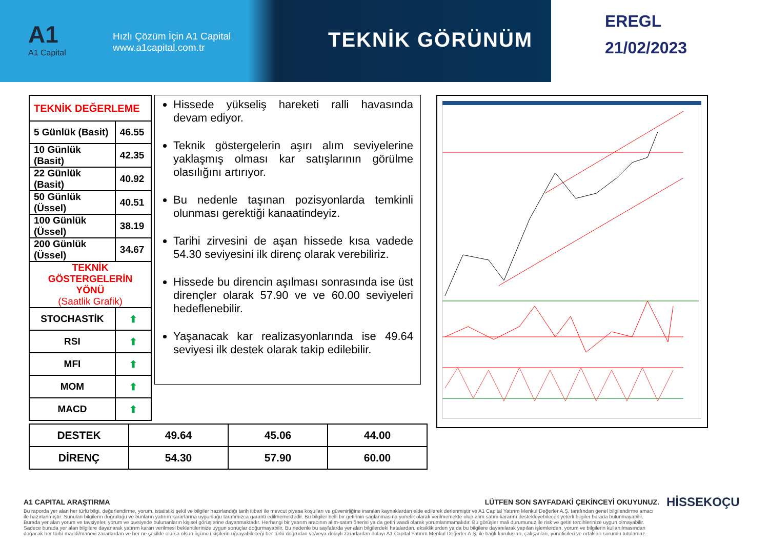A1
A1 Capital
Hızlı Çözüm İçin A1 Capital
www.a1capital.com.tr
TEKNİK GÖRÜNÜM
EREGL
21/02/2023
| TEKNİK DEĞERLEME | |
| 5 Günlük (Basit) | 46.55 |
| 10 Günlük (Basit) | 42.35 |
| 22 Günlük (Basit) | 40.92 |
| 50 Günlük (Üssel) | 40.51 |
| 100 Günlük (Üssel) | 38.19 |
| 200 Günlük (Üssel) | 34.67 |
| TEKNİK GÖSTERGELERİN YÖNÜ (Saatlik Grafik) | |
| STOCHASTİK | ⬆ |
| RSI | ⬆ |
| MFI | ⬆ |
| MOM | ⬆ |
| MACD | ⬆ |
Hissede yükseliş hareketi ralli havasında devam ediyor.
Teknik göstergelerin aşırı alım seviyelerine yaklaşmış olması kar satışlarının görülme olasılığını artırıyor.
Bu nedenle taşınan pozisyonlarda temkinli olunması gerektiği kanaatindeyiz.
Tarihi zirvesini de aşan hissede kısa vadede 54.30 seviyesini ilk direnç olarak verebiliriz.
Hissede bu direncin aşılması sonrasında ise üst dirençler olarak 57.90 ve ve 60.00 seviyeleri hedeflenebilir.
Yaşanacak kar realizasyonlarında ise 49.64 seviyesi ilk destek olarak takip edilebilir.
| DESTEK | 49.64 | 45.06 | 44.00 |
| DİRENÇ | 54.30 | 57.90 | 60.00 |
A1 CAPITAL ARAŞTIRMA LÜTFEN SON SAYFADAKİ ÇEKİNCEYİ OKUYUNUZ.
Bu raporda yer alan her türlü bilgi, değerlendirme, yorum, istatistiki şekil ve bilgiler hazırlandığı tarih itibari ile mevcut piyasa koşulları ve güvenirliğine inanılan kaynaklardan elde edilerek derlenmiştir ve A1 Capital Yatırım Menkul Değerler A.Ş. tarafından genel bilgilendirme amacı ile hazırlanmıştır. Sunulan bilgilerin doğruluğu ve bunların yatırım kararlarına uygunluğu tarafımızca garanti edilmemektedir. Bu bilgiler belli bir getirinin sağlanmasına yönelik olarak verilmemekte olup alım satım kararını destekleyebilecek yeterli bilgiler burada bulunmayabilir. Burada yer alan yorum ve tavsiyeler, yorum ve tavsiyede bulunanların kişisel görüşlerine dayanmaktadır. Herhangi bir yatırım aracının alım-satım önerisi ya da getiri vaadi olarak yorumlanmamalıdır. Bu görüşler mali durumunuz ile risk ve getiri tercihlerinize uygun olmayabilir. Sadece burada yer alan bilgilere dayanarak yatırım kararı verilmesi beklentilerinize uygun sonuçlar doğurmayabilir. Bu nedenle bu sayfalarda yer alan bilgilerdeki hatalardan, eksikliklerden ya da bu bilgilere dayanılarak yapılan işlemlerden, yorum ve bilgilerin kullanılmasından doğacak her türlü maddi/manevi zararlardan ve her ne şekilde olursa olsun üçüncü kişilerin uğrayabileceği her türlü doğrudan ve/veya dolaylı zararlardan dolayı A1 Capital Yatırım Menkul Değerler A.Ş. ile bağlı kuruluşları, çalışanları, yöneticileri ve ortakları sorumlu tutulamaz.
HİSSEKOÇU